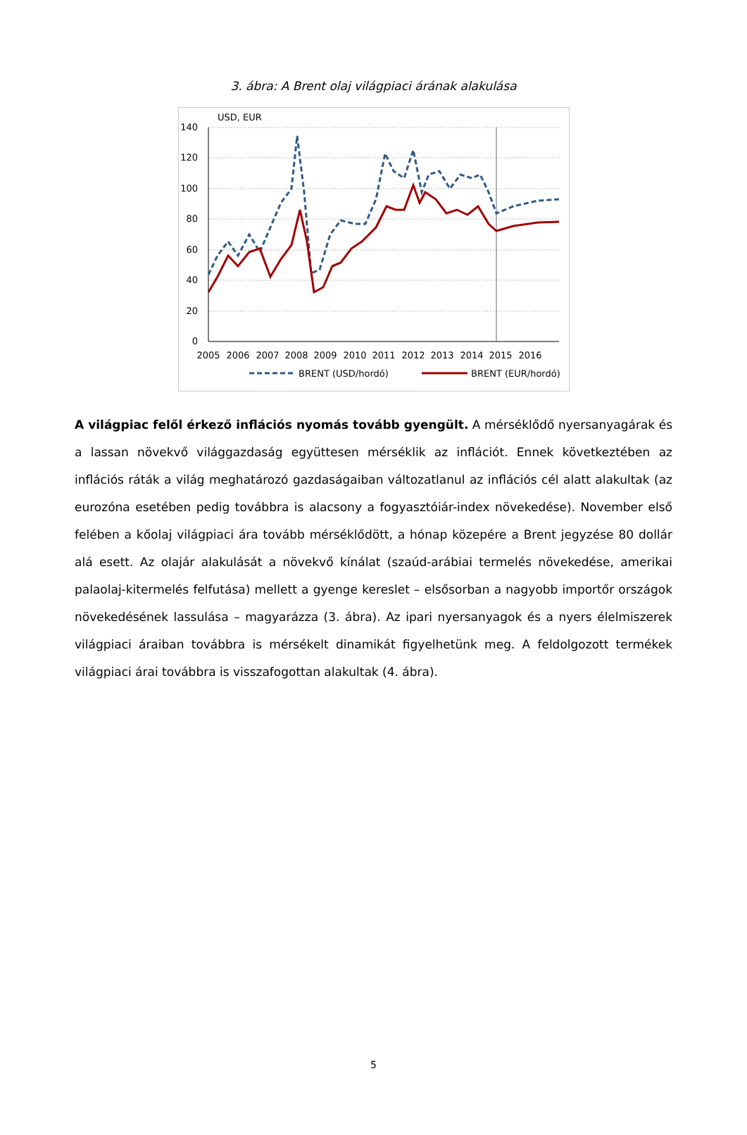3. ábra: A Brent olaj világpiaci árának alakulása
USD, EUR
140
120
100
80
60
40
20
0
2005
2006
2007
2008
2009
2010
2011
2012
2013
2014
2015
2016
BRENT (USD/hordó)
BRENT (EUR/hordó)
A világpiac felől érkező inflációs nyomás tovább gyengült. A mérséklődő nyersanyagárak és a lassan növekvő világgazdaság együttesen mérséklik az inflációt. Ennek következtében az inflációs ráták a világ meghatározó gazdaságaiban változatlanul az inflációs cél alatt alakultak (az eurozóna esetében pedig továbbra is alacsony a fogyasztóiár-index növekedése). November első felében a kőolaj világpiaci ára tovább mérséklődött, a hónap közepére a Brent jegyzése 80 dollár alá esett. Az olajár alakulását a növekvő kínálat (szaúd-arábiai termelés növekedése, amerikai palaolaj-kitermelés felfutása) mellett a gyenge kereslet – elsősorban a nagyobb importőr országok növekedésének lassulása – magyarázza (3. ábra). Az ipari nyersanyagok és a nyers élelmiszerek világpiaci áraiban továbbra is mérsékelt dinamikát figyelhetünk meg. A feldolgozott termékek világpiaci árai továbbra is visszafogottan alakultak (4. ábra).
5